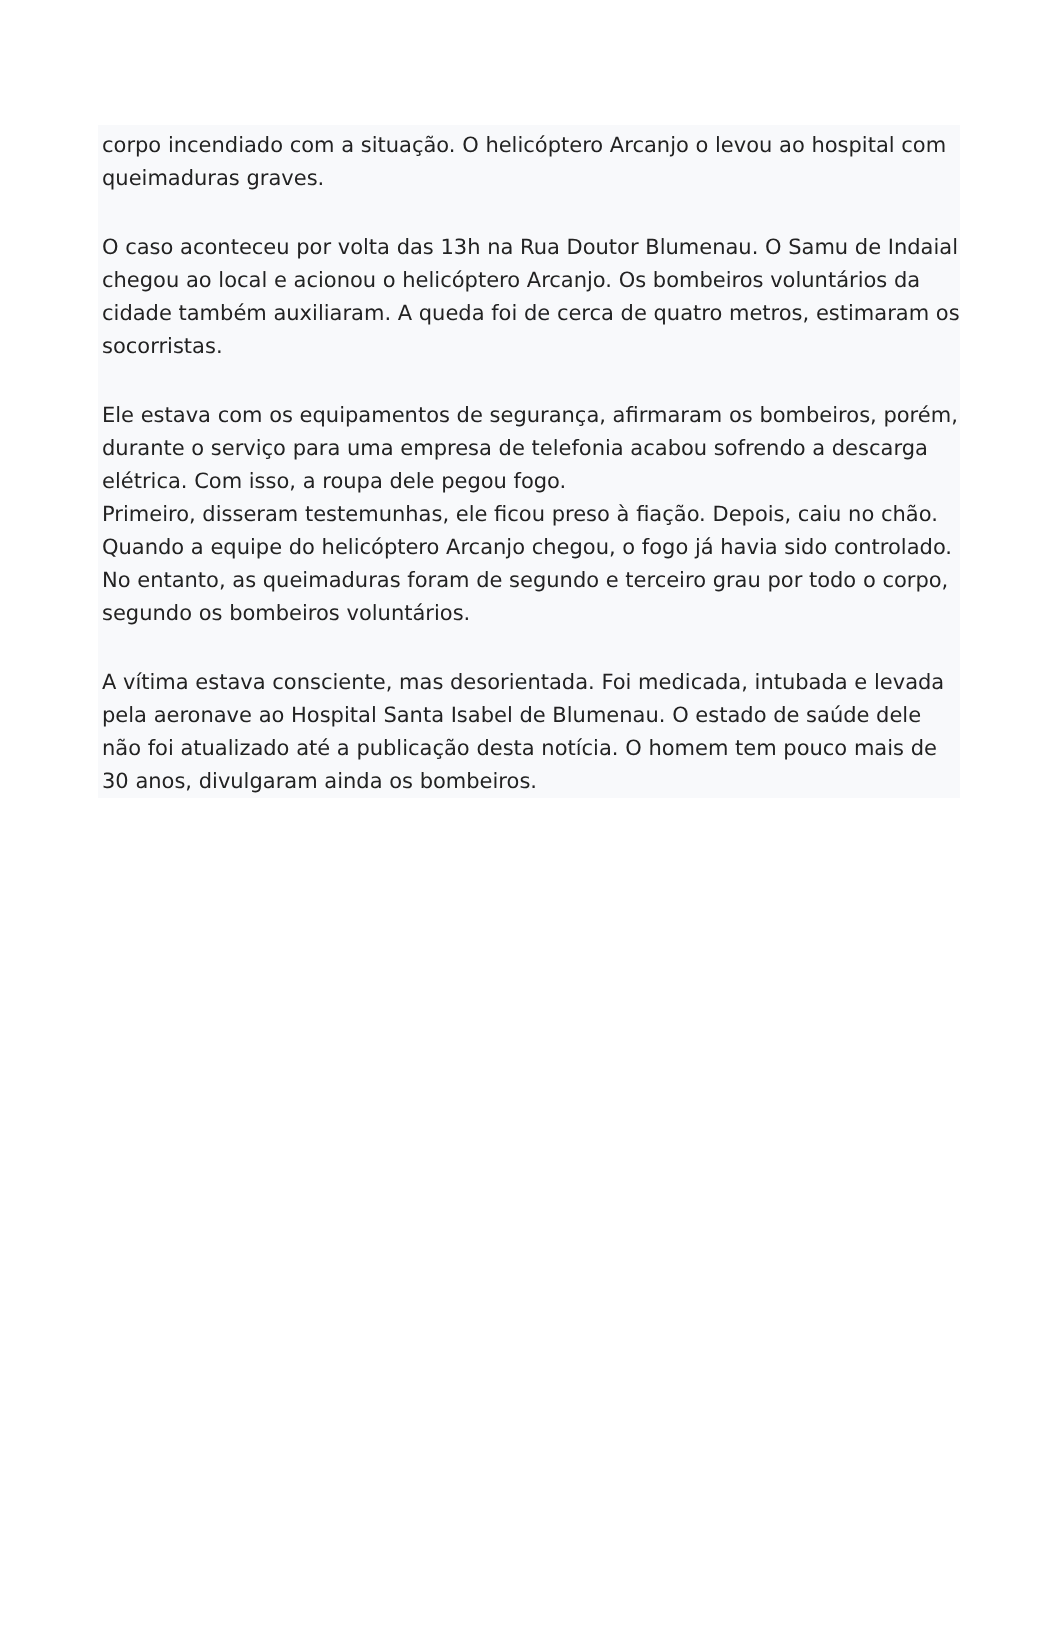corpo incendiado com a situação. O helicóptero Arcanjo o levou ao hospital com queimaduras graves.
O caso aconteceu por volta das 13h na Rua Doutor Blumenau. O Samu de Indaial chegou ao local e acionou o helicóptero Arcanjo. Os bombeiros voluntários da cidade também auxiliaram. A queda foi de cerca de quatro metros, estimaram os socorristas.
Ele estava com os equipamentos de segurança, afirmaram os bombeiros, porém, durante o serviço para uma empresa de telefonia acabou sofrendo a descarga elétrica. Com isso, a roupa dele pegou fogo.
Primeiro, disseram testemunhas, ele ficou preso à fiação. Depois, caiu no chão.
Quando a equipe do helicóptero Arcanjo chegou, o fogo já havia sido controlado. No entanto, as queimaduras foram de segundo e terceiro grau por todo o corpo, segundo os bombeiros voluntários.
A vítima estava consciente, mas desorientada. Foi medicada, intubada e levada pela aeronave ao Hospital Santa Isabel de Blumenau. O estado de saúde dele não foi atualizado até a publicação desta notícia. O homem tem pouco mais de 30 anos, divulgaram ainda os bombeiros.